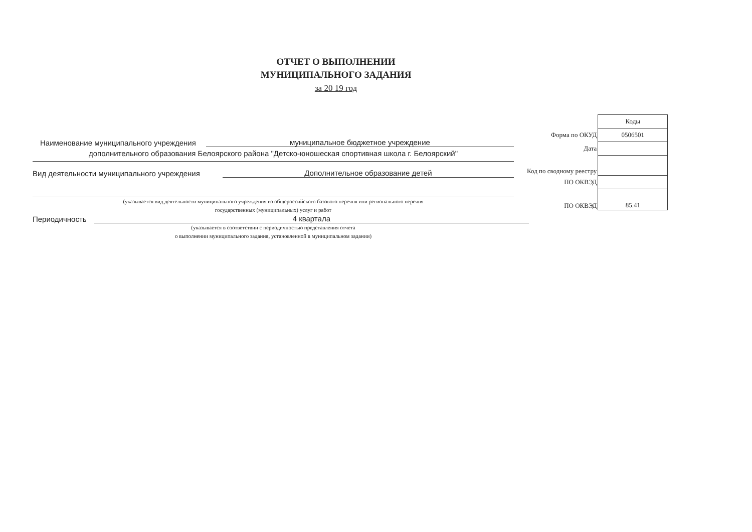ОТЧЕТ О ВЫПОЛНЕНИИ
МУНИЦИПАЛЬНОГО ЗАДАНИЯ
за 20 19 год
Наименование муниципального учреждения муниципальное бюджетное учреждение
дополнительного образования Белоярского района "Детско-юношеская спортивная школа г. Белоярский"
Вид деятельности муниципального учреждения Дополнительное образование детей
(указывается вид деятельности муниципального учреждения из общероссийского базового перечня или регионального перечня
государственных (муниципальных) услуг и работ
Периодичность 4 квартала
(указывается в соответствии с периодичностью представления отчета
о выполнении муниципального задания, установленной в муниципальном задании)
| | Коды |
| Форма по ОКУД | 0506501 |
| Дата | |
| Код по сводному реестру | |
| ПО ОКВЭД | |
| ПО ОКВЭД | 85.41 |